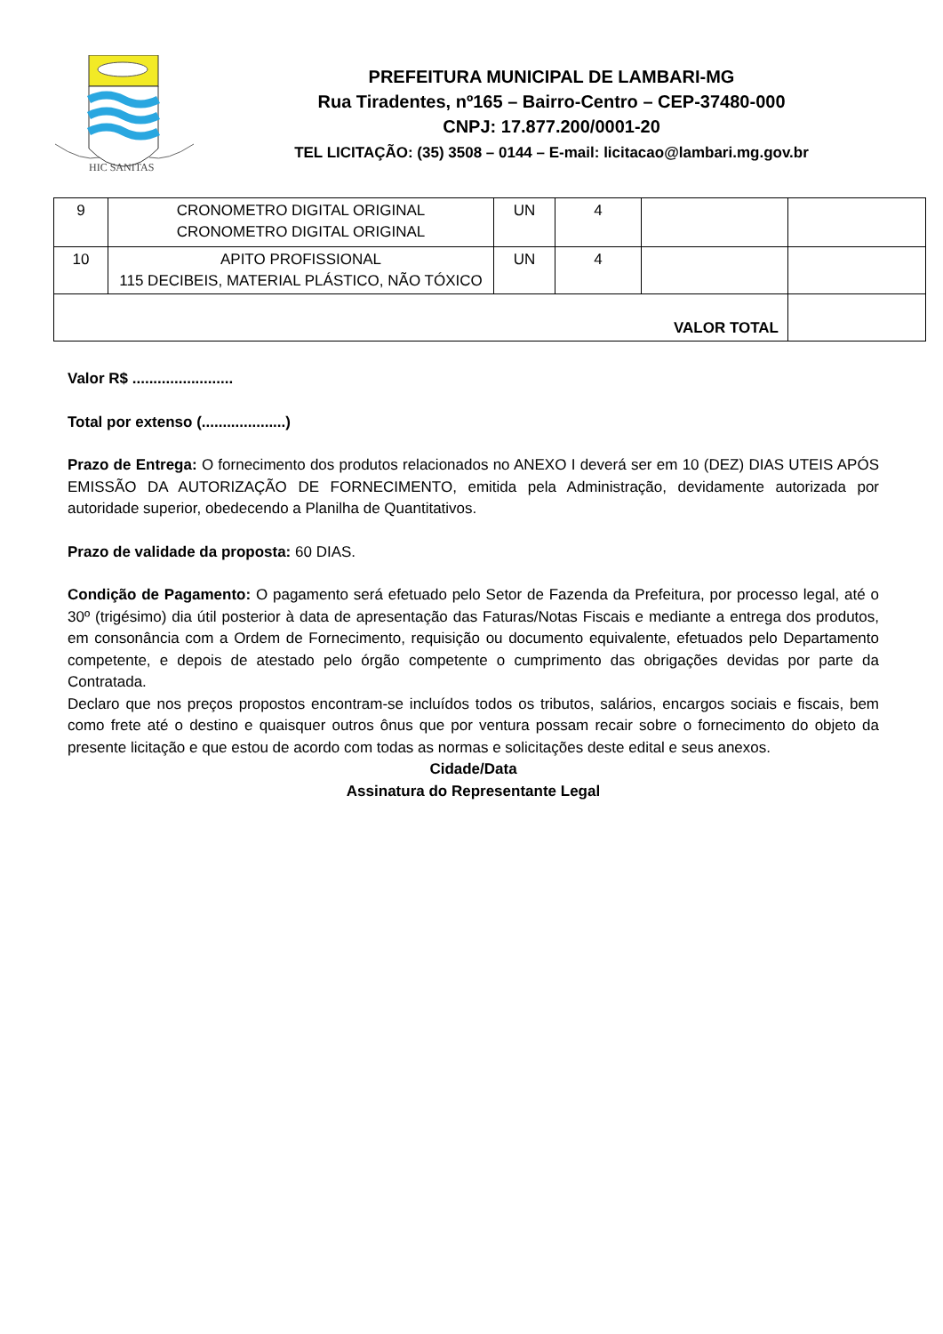HIC SANITAS
PREFEITURA MUNICIPAL DE LAMBARI-MG
Rua Tiradentes, nº165 – Bairro-Centro – CEP-37480-000
CNPJ: 17.877.200/0001-20
TEL LICITAÇÃO: (35) 3508 – 0144 – E-mail: licitacao@lambari.mg.gov.br
| 9 | CRONOMETRO DIGITAL ORIGINAL CRONOMETRO DIGITAL ORIGINAL | UN | 4 | | |
| 10 | APITO PROFISSIONAL 115 DECIBEIS, MATERIAL PLÁSTICO, NÃO TÓXICO | UN | 4 | | |
| VALOR TOTAL | | | | | |
Valor R$ ........................
Total por extenso (....................)
Prazo de Entrega: O fornecimento dos produtos relacionados no ANEXO I deverá ser em 10 (DEZ) DIAS UTEIS APÓS EMISSÃO DA AUTORIZAÇÃO DE FORNECIMENTO, emitida pela Administração, devidamente autorizada por autoridade superior, obedecendo a Planilha de Quantitativos.
Prazo de validade da proposta: 60 DIAS.
Condição de Pagamento: O pagamento será efetuado pelo Setor de Fazenda da Prefeitura, por processo legal, até o 30º (trigésimo) dia útil posterior à data de apresentação das Faturas/Notas Fiscais e mediante a entrega dos produtos, em consonância com a Ordem de Fornecimento, requisição ou documento equivalente, efetuados pelo Departamento competente, e depois de atestado pelo órgão competente o cumprimento das obrigações devidas por parte da Contratada.
Declaro que nos preços propostos encontram-se incluídos todos os tributos, salários, encargos sociais e fiscais, bem como frete até o destino e quaisquer outros ônus que por ventura possam recair sobre o fornecimento do objeto da presente licitação e que estou de acordo com todas as normas e solicitações deste edital e seus anexos.
Cidade/Data
Assinatura do Representante Legal